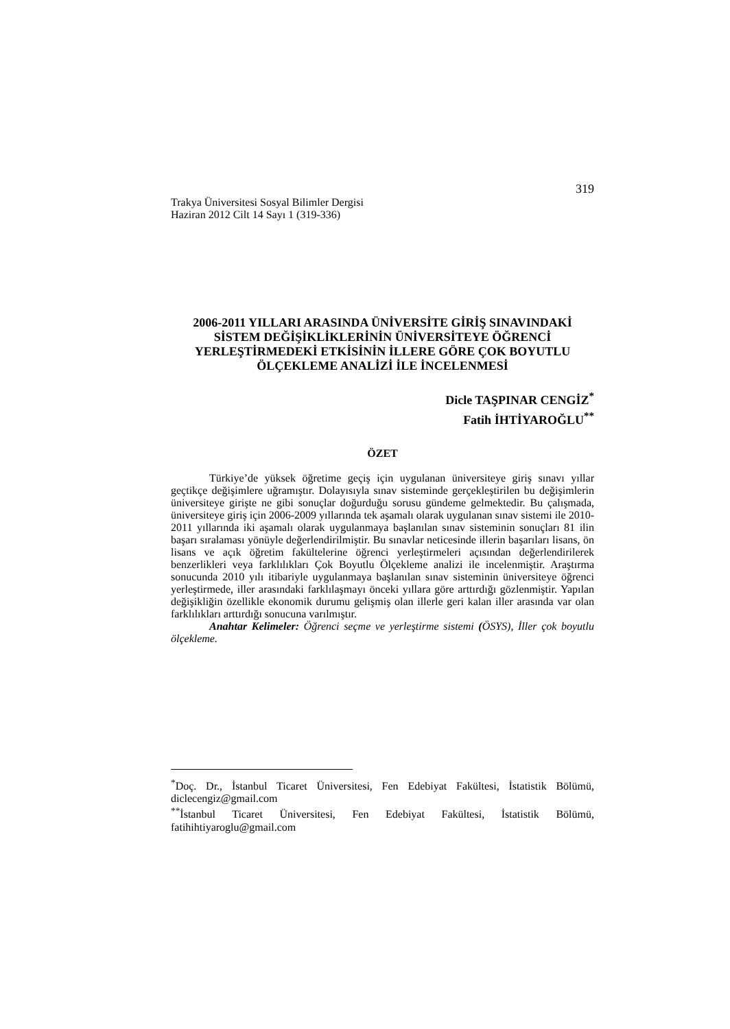319
Trakya Üniversitesi Sosyal Bilimler Dergisi
Haziran 2012 Cilt 14 Sayı 1 (319-336)
2006-2011 YILLARI ARASINDA ÜNİVERSİTE GİRİŞ SINAVINDAKİ SİSTEM DEĞİŞİKLİKLERİNİN ÜNİVERSİTEYE ÖĞRENCİ YERLEŞTİRMEDEKİ ETKİSİNİN İLLERE GÖRE ÇOK BOYUTLU ÖLÇEKLEME ANALİZİ İLE İNCELENMESİ
Dicle TAŞPINAR CENGİZ<sup>*</sup>
Fatih İHTİYAROĞLU<sup>**</sup>
ÖZET
Türkiye’de yüksek öğretime geçiş için uygulanan üniversiteye giriş sınavı yıllar geçtikçe değişimlere uğramıştır. Dolayısıyla sınav sisteminde gerçekleştirilen bu değişimlerin üniversiteye girişte ne gibi sonuçlar doğurduğu sorusu gündeme gelmektedir. Bu çalışmada, üniversiteye giriş için 2006-2009 yıllarında tek aşamalı olarak uygulanan sınav sistemi ile 2010-2011 yıllarında iki aşamalı olarak uygulanmaya başlanılan sınav sisteminin sonuçları 81 ilin başarı sıralaması yönüyle değerlendirilmiştir. Bu sınavlar neticesinde illerin başarıları lisans, ön lisans ve açık öğretim fakültelerine öğrenci yerleştirmeleri açısından değerlendirilerek benzerlikleri veya farklılıkları Çok Boyutlu Ölçekleme analizi ile incelenmiştir. Araştırma sonucunda 2010 yılı itibariyle uygulanmaya başlanılan sınav sisteminin üniversiteye öğrenci yerleştirmede, iller arasındaki farklılaşmayı önceki yıllara göre arttırdığı gözlenmiştir. Yapılan değişikliğin özellikle ekonomik durumu gelişmiş olan illerle geri kalan iller arasında var olan farklılıkları arttırdığı sonucuna varılmıştır.
Anahtar Kelimeler: Öğrenci seçme ve yerleştirme sistemi (ÖSYS), İller çok boyutlu ölçekleme.
<sup>*</sup> Doç. Dr., İstanbul Ticaret Üniversitesi, Fen Edebiyat Fakültesi, İstatistik Bölümü, diclecengiz@gmail.com
<sup>**</sup> İstanbul Ticaret Üniversitesi, Fen Edebiyat Fakültesi, İstatistik Bölümü, fatihihtiyaroglu@gmail.com